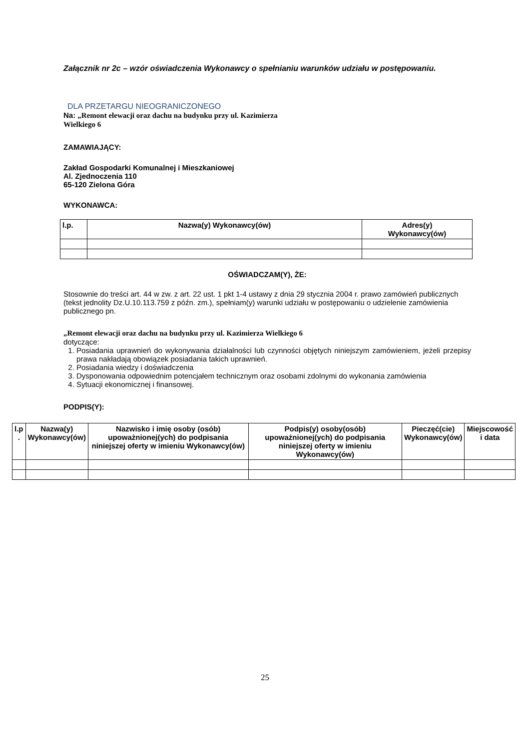Załącznik nr 2c – wzór oświadczenia Wykonawcy o spełnianiu warunków udziału w postępowaniu.
DLA PRZETARGU NIEOGRANICZONEGO
Na: „Remont elewacji oraz dachu na budynku przy ul. Kazimierza
Wielkiego 6
ZAMAWIAJĄCY:
Zakład Gospodarki Komunalnej i Mieszkaniowej
Al. Zjednoczenia 110
65-120 Zielona Góra
WYKONAWCA:
| l.p. | Nazwa(y) Wykonawcy(ów) | Adres(y) Wykonawcy(ów) |
| --- | --- | --- |
OŚWIADCZAM(Y), ŻE:
Stosownie do treści art. 44 w zw. z art. 22 ust. 1 pkt 1-4 ustawy z dnia 29 stycznia 2004 r. prawo zamówień publicznych (tekst jednolity Dz.U.10.113.759 z późn. zm.), spełniam(y) warunki udziału w postępowaniu o udzielenie zamówienia publicznego pn.
„Remont elewacji oraz dachu na budynku przy ul. Kazimierza Wielkiego 6
dotyczące:
1. Posiadania uprawnień do wykonywania działalności lub czynności objętych niniejszym zamówieniem, jeżeli przepisy prawa nakładają obowiązek posiadania takich uprawnień.
2. Posiadania wiedzy i doświadczenia
3. Dysponowania odpowiednim potencjałem technicznym oraz osobami zdolnymi do wykonania zamówienia
4. Sytuacji ekonomicznej i finansowej.
PODPIS(Y):
| l.p . | Nazwa(y) Wykonawcy(ów) | Nazwisko i imię osoby (osób) upoważnionej(ych) do podpisania niniejszej oferty w imieniu Wykonawcy(ów) | Podpis(y) osoby(osób) upoważnionej(ych) do podpisania niniejszej oferty w imieniu Wykonawcy(ów) | Pieczęć(cie) Wykonawcy(ów) | Miejscowość i data |
| --- | --- | --- | --- | --- | --- |
25